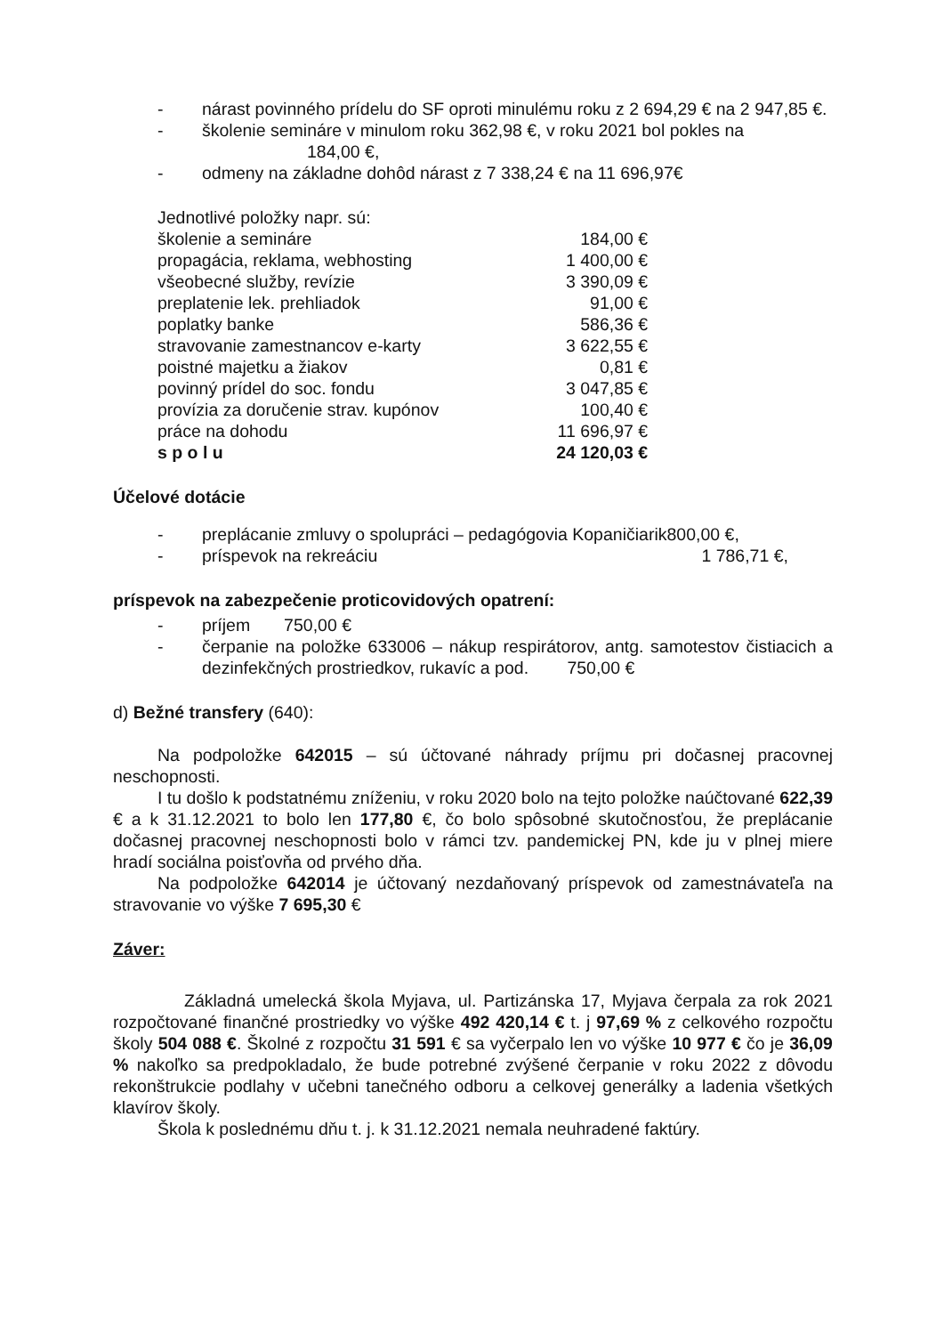- nárast povinného prídelu do SF oproti minulému roku z 2 694,29 € na 2 947,85 €.
- školenie semináre v minulom roku 362,98 €, v roku 2021 bol pokles na
184,00 €,
- odmeny na základne dohôd nárast z 7 338,24 € na 11 696,97€
| Jednotlivé položky napr. sú: | |
| školenie a semináre | 184,00 € |
| propagácia, reklama, webhosting | 1 400,00 € |
| všeobecné služby, revízie | 3 390,09 € |
| preplatenie lek. prehliadok | 91,00 € |
| poplatky banke | 586,36 € |
| stravovanie zamestnancov e-karty | 3 622,55 € |
| poistné majetku a žiakov | 0,81 € |
| povinný prídel do soc. fondu | 3 047,85 € |
| provízia za doručenie strav. kupónov | 100,40 € |
| práce na dohodu | 11 696,97 € |
| s p o l u | 24 120,03 € |
Účelové dotácie
- preplácanie zmluvy o spolupráci – pedagógovia Kopaničiarik800,00 €,
- príspevok na rekreáciu 1 786,71 €,
príspevok na zabezpečenie proticovidových opatrení:
- príjem 750,00 €
- čerpanie na položke 633006 – nákup respirátorov, antg. samotestov čistiacich a dezinfekčných prostriedkov, rukavíc a pod. 750,00 €
d) Bežné transfery (640):
Na podpoložke 642015 – sú účtované náhrady príjmu pri dočasnej pracovnej neschopnosti.
I tu došlo k podstatnému zníženiu, v roku 2020 bolo na tejto položke naúčtované 622,39 € a k 31.12.2021 to bolo len 177,80 €, čo bolo spôsobné skutočnosťou, že preplácanie dočasnej pracovnej neschopnosti bolo v rámci tzv. pandemickej PN, kde ju v plnej miere hradí sociálna poisťovňa od prvého dňa.
Na podpoložke 642014 je účtovaný nezdaňovaný príspevok od zamestnávateľa na stravovanie vo výške 7 695,30 €
Záver:
Základná umelecká škola Myjava, ul. Partizánska 17, Myjava čerpala za rok 2021 rozpočtované finančné prostriedky vo výške 492 420,14 € t. j 97,69 % z celkového rozpočtu školy 504 088 €. Školné z rozpočtu 31 591 € sa vyčerpalo len vo výške 10 977 € čo je 36,09 % nakoľko sa predpokladalo, že bude potrebné zvýšené čerpanie v roku 2022 z dôvodu rekonštrukcie podlahy v učebni tanečného odboru a celkovej generálky a ladenia všetkých klavírov školy.
Škola k poslednému dňu t. j. k 31.12.2021 nemala neuhradené faktúry.